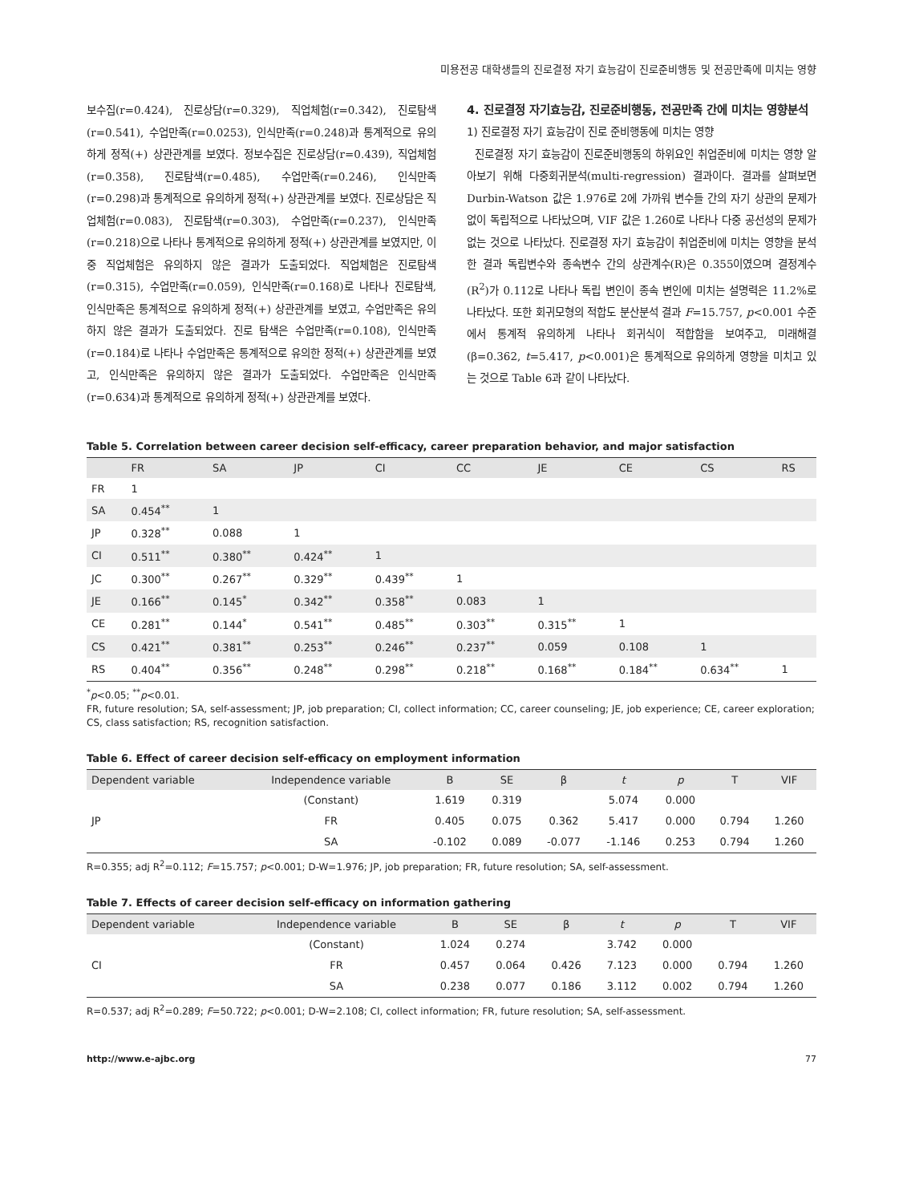미용전공 대학생들의 진로결정 자기 효능감이 진로준비행동 및 전공만족에 미치는 영향
보수집(r=0.424), 진로상담(r=0.329), 직업체험(r=0.342), 진로탐색(r=0.541), 수업만족(r=0.0253), 인식만족(r=0.248)과 통계적으로 유의하게 정적(+) 상관관계를 보였다. 정보수집은 진로상담(r=0.439), 직업체험(r=0.358), 진로탐색(r=0.485), 수업만족(r=0.246), 인식만족(r=0.298)과 통계적으로 유의하게 정적(+) 상관관계를 보였다. 진로상담은 직업체험(r=0.083), 진로탐색(r=0.303), 수업만족(r=0.237), 인식만족(r=0.218)으로 나타나 통계적으로 유의하게 정적(+) 상관관계를 보였지만, 이중 직업체험은 유의하지 않은 결과가 도출되었다. 직업체험은 진로탐색 (r=0.315), 수업만족(r=0.059), 인식만족(r=0.168)로 나타나 진로탐색, 인식만족은 통계적으로 유의하게 정적(+) 상관관계를 보였고, 수업만족은 유의하지 않은 결과가 도출되었다. 진로 탐색은 수업만족(r=0.108), 인식만족(r=0.184)로 나타나 수업만족은 통계적으로 유의한 정적(+) 상관관계를 보였고, 인식만족은 유의하지 않은 결과가 도출되었다. 수업만족은 인식만족(r=0.634)과 통계적으로 유의하게 정적(+) 상관관계를 보였다.
4. 진로결정 자기효능감, 진로준비행동, 전공만족 간에 미치는 영향분석
1) 진로결정 자기 효능감이 진로 준비행동에 미치는 영향
진로결정 자기 효능감이 진로준비행동의 하위요인 취업준비에 미치는 영향 알아보기 위해 다중회귀분석(multi-regression) 결과이다. 결과를 살펴보면 Durbin-Watson 값은 1.976로 2에 가까워 변수들 간의 자기 상관의 문제가 없이 독립적으로 나타났으며, VIF 값은 1.260로 나타나 다중 공선성의 문제가 없는 것으로 나타났다. 진로결정 자기 효능감이 취업준비에 미치는 영향을 분석한 결과 독립변수와 종속변수 간의 상관계수(R)은 0.355이였으며 결정계수(R<sup>2</sup>)가 0.112로 나타나 독립 변인이 종속 변인에 미치는 설명력은 11.2%로 나타났다. 또한 회귀모형의 적합도 분산분석 결과 F=15.757, p<0.001 수준에서 통계적 유의하게 나타나 회귀식이 적합함을 보여주고, 미래해결(β=0.362, t=5.417, p<0.001)은 통계적으로 유의하게 영향을 미치고 있는 것으로 Table 6과 같이 나타났다.
Table 5. Correlation between career decision self-efficacy, career preparation behavior, and major satisfaction
| | FR | SA | JP | CI | CC | JE | CE | CS | RS |
| --- | --- | --- | --- | --- | --- | --- | --- | --- | --- |
| FR | 1 | | | | | | | | |
| SA | 0.454<sup>**</sup> | 1 | | | | | | | |
| JP | 0.328<sup>**</sup> | 0.088 | 1 | | | | | | |
| CI | 0.511<sup>**</sup> | 0.380<sup>**</sup> | 0.424<sup>**</sup> | 1 | | | | | |
| JC | 0.300<sup>**</sup> | 0.267<sup>**</sup> | 0.329<sup>**</sup> | 0.439<sup>**</sup> | 1 | | | | |
| JE | 0.166<sup>**</sup> | 0.145<sup>*</sup> | 0.342<sup>**</sup> | 0.358<sup>**</sup> | 0.083 | 1 | | | |
| CE | 0.281<sup>**</sup> | 0.144<sup>*</sup> | 0.541<sup>**</sup> | 0.485<sup>**</sup> | 0.303<sup>**</sup> | 0.315<sup>**</sup> | 1 | | |
| CS | 0.421<sup>**</sup> | 0.381<sup>**</sup> | 0.253<sup>**</sup> | 0.246<sup>**</sup> | 0.237<sup>**</sup> | 0.059 | 0.108 | 1 | |
| RS | 0.404<sup>**</sup> | 0.356<sup>**</sup> | 0.248<sup>**</sup> | 0.298<sup>**</sup> | 0.218<sup>**</sup> | 0.168<sup>**</sup> | 0.184<sup>**</sup> | 0.634<sup>**</sup> | 1 |
<sup>*</sup> p<0.05; <sup>**</sup>p<0.01.
FR, future resolution; SA, self-assessment; JP, job preparation; CI, collect information; CC, career counseling; JE, job experience; CE, career exploration; CS, class satisfaction; RS, recognition satisfaction.
Table 6. Effect of career decision self-efficacy on employment information
| Dependent variable | Independence variable | B | SE | β | t | p | T | VIF |
| --- | --- | --- | --- | --- | --- | --- | --- | --- |
| JP | (Constant) | 1.619 | 0.319 | | 5.074 | 0.000 | | |
| | FR | 0.405 | 0.075 | 0.362 | 5.417 | 0.000 | 0.794 | 1.260 |
| | SA | -0.102 | 0.089 | -0.077 | -1.146 | 0.253 | 0.794 | 1.260 |
R=0.355; adj R<sup>2</sup>=0.112; F=15.757; p<0.001; D-W=1.976; JP, job preparation; FR, future resolution; SA, self-assessment.
Table 7. Effects of career decision self-efficacy on information gathering
| Dependent variable | Independence variable | B | SE | β | t | p | T | VIF |
| --- | --- | --- | --- | --- | --- | --- | --- | --- |
| CI | (Constant) | 1.024 | 0.274 | | 3.742 | 0.000 | | |
| | FR | 0.457 | 0.064 | 0.426 | 7.123 | 0.000 | 0.794 | 1.260 |
| | SA | 0.238 | 0.077 | 0.186 | 3.112 | 0.002 | 0.794 | 1.260 |
R=0.537; adj R<sup>2</sup>=0.289; F=50.722; p<0.001; D-W=2.108; CI, collect information; FR, future resolution; SA, self-assessment.
http://www.e-ajbc.org 77